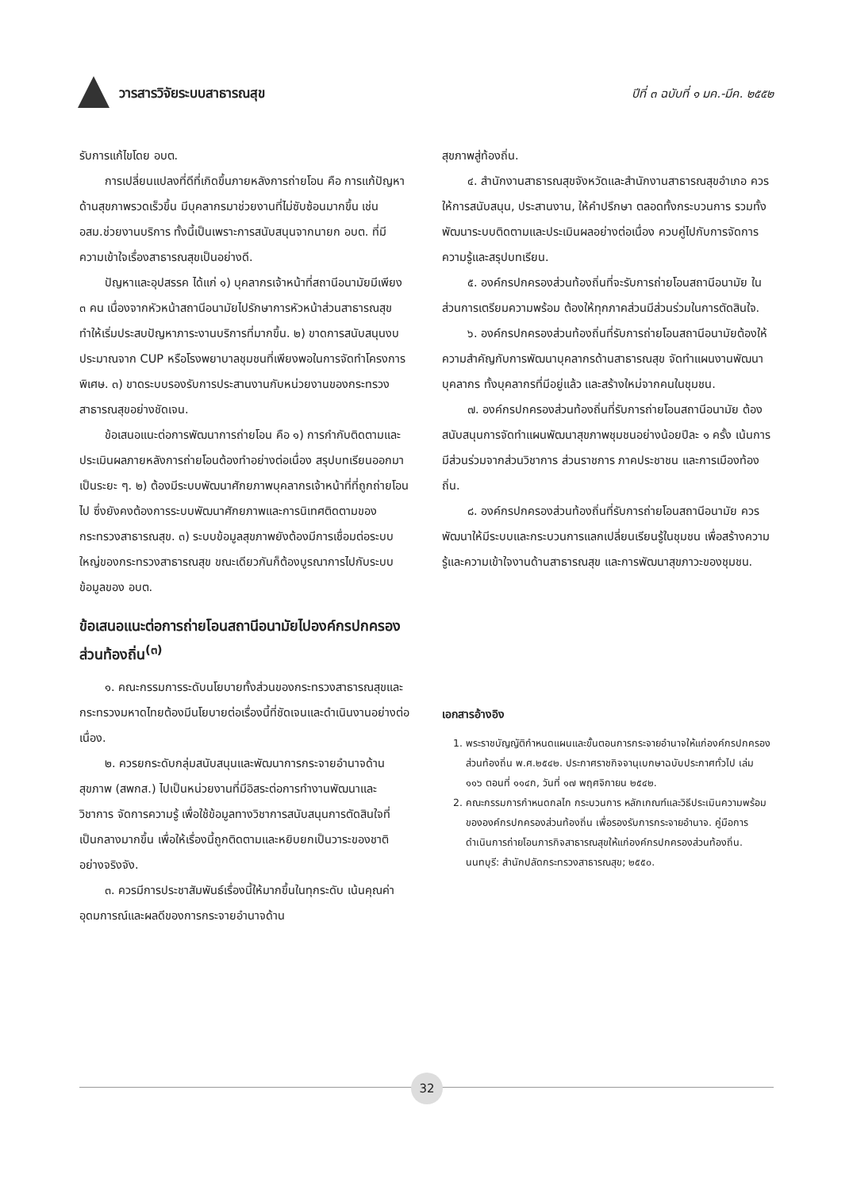วารสารวิจัยระบบสาธารณสุข ปีที่ ๓ ฉบับที่ ๑ มค.-มีค. ๒๕๕๒
รับการแก้ไขโดย อบต.
การเปลี่ยนแปลงที่ดีที่เกิดขึ้นภายหลังการถ่ายโอน คือ การแก้ปัญหาด้านสุขภาพรวดเร็วขึ้น มีบุคลากรมาช่วยงานที่ไม่ซับซ้อนมากขึ้น เช่น อสม.ช่วยงานบริการ ทั้งนี้เป็นเพราะการสนับสนุนจากนายก อบต. ที่มีความเข้าใจเรื่องสาธารณสุขเป็นอย่างดี.
ปัญหาและอุปสรรค ได้แก่ ๑) บุคลากรเจ้าหน้าที่สถานีอนามัยมีเพียง ๓ คน เนื่องจากหัวหน้าสถานีอนามัยไปรักษาการหัวหน้าส่วนสาธารณสุข ทำให้เริ่มประสบปัญหาภาระงานบริการที่มากขึ้น. ๒) ขาดการสนับสนุนงบประมาณจาก CUP หรือโรงพยาบาลชุมชนที่เพียงพอในการจัดทำโครงการพิเศษ. ๓) ขาดระบบรองรับการประสานงานกับหน่วยงานของกระทรวงสาธารณสุขอย่างชัดเจน.
ข้อเสนอแนะต่อการพัฒนาการถ่ายโอน คือ ๑) การกำกับติดตามและประเมินผลภายหลังการถ่ายโอนต้องทำอย่างต่อเนื่อง สรุปบทเรียนออกมาเป็นระยะ ๆ. ๒) ต้องมีระบบพัฒนาศักยภาพบุคลากรเจ้าหน้าที่ที่ถูกถ่ายโอนไป ซึ่งยังคงต้องการระบบพัฒนาศักยภาพและการนิเทศติดตามของกระทรวงสาธารณสุข. ๓) ระบบข้อมูลสุขภาพยังต้องมีการเชื่อมต่อระบบใหญ่ของกระทรวงสาธารณสุข ขณะเดียวกันก็ต้องบูรณาการไปกับระบบข้อมูลของ อบต.
ข้อเสนอแนะต่อการถ่ายโอนสถานีอนามัยไปองค์กรปกครองส่วนท้องถิ่น<sup>(๓)</sup>
๑. คณะกรรมการระดับนโยบายทั้งส่วนของกระทรวงสาธารณสุขและกระทรวงมหาดไทยต้องมีนโยบายต่อเรื่องนี้ที่ชัดเจนและดำเนินงานอย่างต่อเนื่อง.
๒. ควรยกระดับกลุ่มสนับสนุนและพัฒนาการกระจายอำนาจด้านสุขภาพ (สพกส.) ไปเป็นหน่วยงานที่มีอิสระต่อการทำงานพัฒนาและวิชาการ จัดการความรู้ เพื่อใช้ข้อมูลทางวิชาการสนับสนุนการตัดสินใจที่เป็นกลางมากขึ้น เพื่อให้เรื่องนี้ถูกติดตามและหยิบยกเป็นวาระของชาติอย่างจริงจัง.
๓. ควรมีการประชาสัมพันธ์เรื่องนี้ให้มากขึ้นในทุกระดับ เน้นคุณค่า อุดมการณ์และผลดีของการกระจายอำนาจด้าน
สุขภาพสู่ท้องถิ่น.
๔. สำนักงานสาธารณสุขจังหวัดและสำนักงานสาธารณสุขอำเภอ ควรให้การสนับสนุน, ประสานงาน, ให้คำปรึกษา ตลอดทั้งกระบวนการ รวมทั้งพัฒนาระบบติดตามและประเมินผลอย่างต่อเนื่อง ควบคู่ไปกับการจัดการความรู้และสรุปบทเรียน.
๕. องค์กรปกครองส่วนท้องถิ่นที่จะรับการถ่ายโอนสถานีอนามัย ในส่วนการเตรียมความพร้อม ต้องให้ทุกภาคส่วนมีส่วนร่วมในการตัดสินใจ.
๖. องค์กรปกครองส่วนท้องถิ่นที่รับการถ่ายโอนสถานีอนามัยต้องให้ความสำคัญกับการพัฒนาบุคลากรด้านสาธารณสุข จัดทำแผนงานพัฒนาบุคลากร ทั้งบุคลากรที่มีอยู่แล้ว และสร้างใหม่จากคนในชุมชน.
๗. องค์กรปกครองส่วนท้องถิ่นที่รับการถ่ายโอนสถานีอนามัย ต้องสนับสนุนการจัดทำแผนพัฒนาสุขภาพชุมชนอย่างน้อยปีละ ๑ ครั้ง เน้นการมีส่วนร่วมจากส่วนวิชาการ ส่วนราชการ ภาคประชาชน และการเมืองท้องถิ่น.
๘. องค์กรปกครองส่วนท้องถิ่นที่รับการถ่ายโอนสถานีอนามัย ควรพัฒนาให้มีระบบและกระบวนการแลกเปลี่ยนเรียนรู้ในชุมชน เพื่อสร้างความรู้และความเข้าใจงานด้านสาธารณสุข และการพัฒนาสุขภาวะของชุมชน.
เอกสารอ้างอิง
1. พระราชบัญญัติกำหนดแผนและขั้นตอนการกระจายอำนาจให้แก่องค์กรปกครองส่วนท้องถิ่น พ.ศ.๒๕๔๒. ประกาศราชกิจจานุเบกษาฉบับประกาศทั่วไป เล่ม ๑๑๖ ตอนที่ ๑๑๔ก, วันที่ ๑๗ พฤศจิกายน ๒๕๔๒.
2. คณะกรรมการกำหนดกลไก กระบวนการ หลักเกณฑ์และวิธีประเมินความพร้อมขององค์กรปกครองส่วนท้องถิ่น เพื่อรองรับการกระจายอำนาจ. คู่มือการดำเนินการถ่ายโอนภารกิจสาธารณสุขให้แก่องค์กรปกครองส่วนท้องถิ่น. นนทบุรี: สำนักปลัดกระทรวงสาธารณสุข; ๒๕๕๐.
32